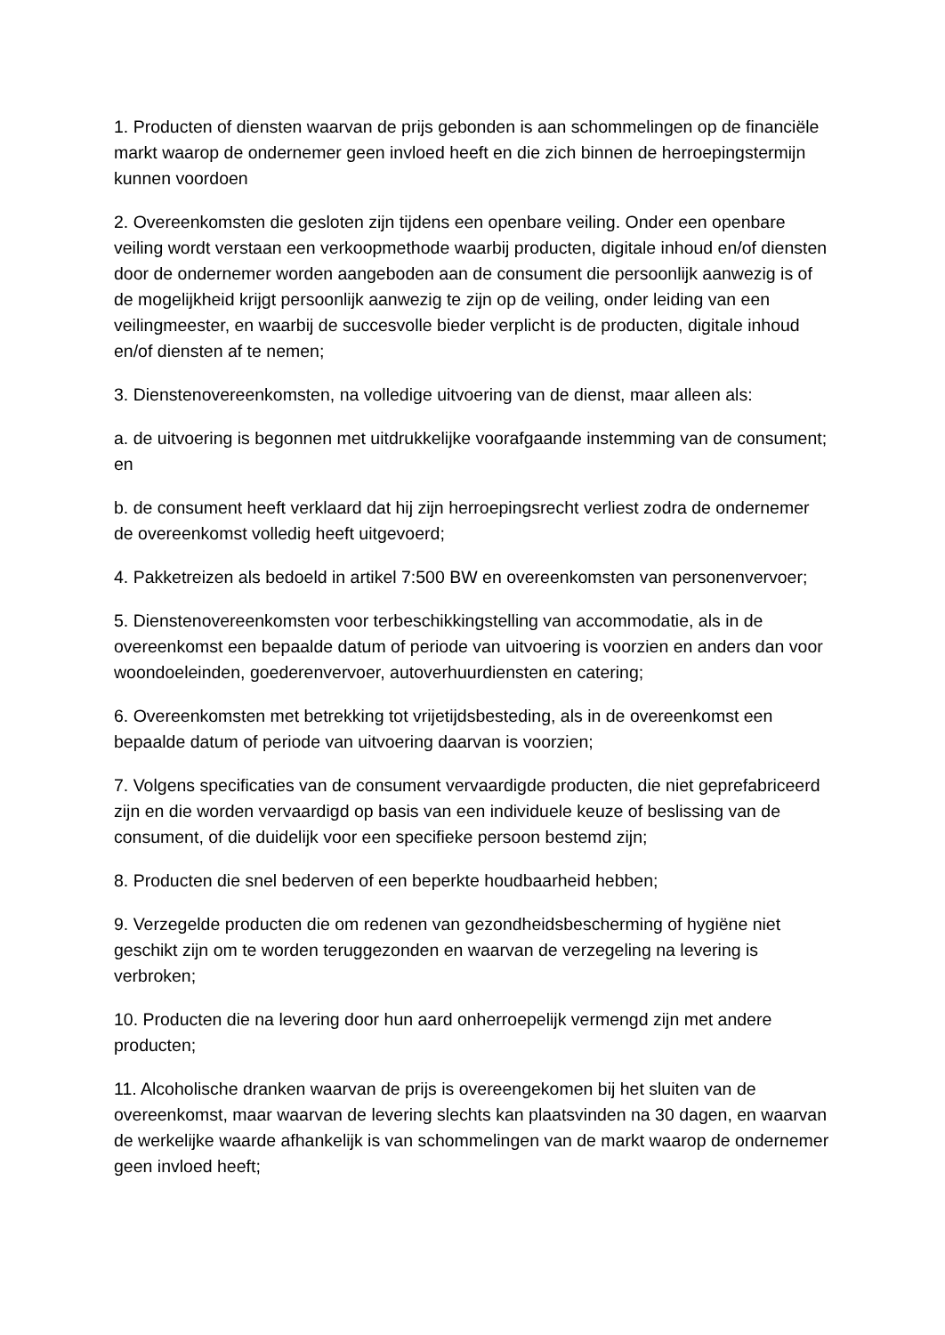1. Producten of diensten waarvan de prijs gebonden is aan schommelingen op de financiële markt waarop de ondernemer geen invloed heeft en die zich binnen de herroepingstermijn kunnen voordoen
2. Overeenkomsten die gesloten zijn tijdens een openbare veiling. Onder een openbare veiling wordt verstaan een verkoopmethode waarbij producten, digitale inhoud en/of diensten door de ondernemer worden aangeboden aan de consument die persoonlijk aanwezig is of de mogelijkheid krijgt persoonlijk aanwezig te zijn op de veiling, onder leiding van een veilingmeester, en waarbij de succesvolle bieder verplicht is de producten, digitale inhoud en/of diensten af te nemen;
3. Dienstenovereenkomsten, na volledige uitvoering van de dienst, maar alleen als:
a. de uitvoering is begonnen met uitdrukkelijke voorafgaande instemming van de consument; en
b. de consument heeft verklaard dat hij zijn herroepingsrecht verliest zodra de ondernemer de overeenkomst volledig heeft uitgevoerd;
4. Pakketreizen als bedoeld in artikel 7:500 BW en overeenkomsten van personenvervoer;
5. Dienstenovereenkomsten voor terbeschikkingstelling van accommodatie, als in de overeenkomst een bepaalde datum of periode van uitvoering is voorzien en anders dan voor woondoeleinden, goederenvervoer, autoverhuurdiensten en catering;
6. Overeenkomsten met betrekking tot vrijetijdsbesteding, als in de overeenkomst een bepaalde datum of periode van uitvoering daarvan is voorzien;
7. Volgens specificaties van de consument vervaardigde producten, die niet geprefabriceerd zijn en die worden vervaardigd op basis van een individuele keuze of beslissing van de consument, of die duidelijk voor een specifieke persoon bestemd zijn;
8. Producten die snel bederven of een beperkte houdbaarheid hebben;
9. Verzegelde producten die om redenen van gezondheidsbescherming of hygiëne niet geschikt zijn om te worden teruggezonden en waarvan de verzegeling na levering is verbroken;
10. Producten die na levering door hun aard onherroepelijk vermengd zijn met andere producten;
11. Alcoholische dranken waarvan de prijs is overeengekomen bij het sluiten van de overeenkomst, maar waarvan de levering slechts kan plaatsvinden na 30 dagen, en waarvan de werkelijke waarde afhankelijk is van schommelingen van de markt waarop de ondernemer geen invloed heeft;